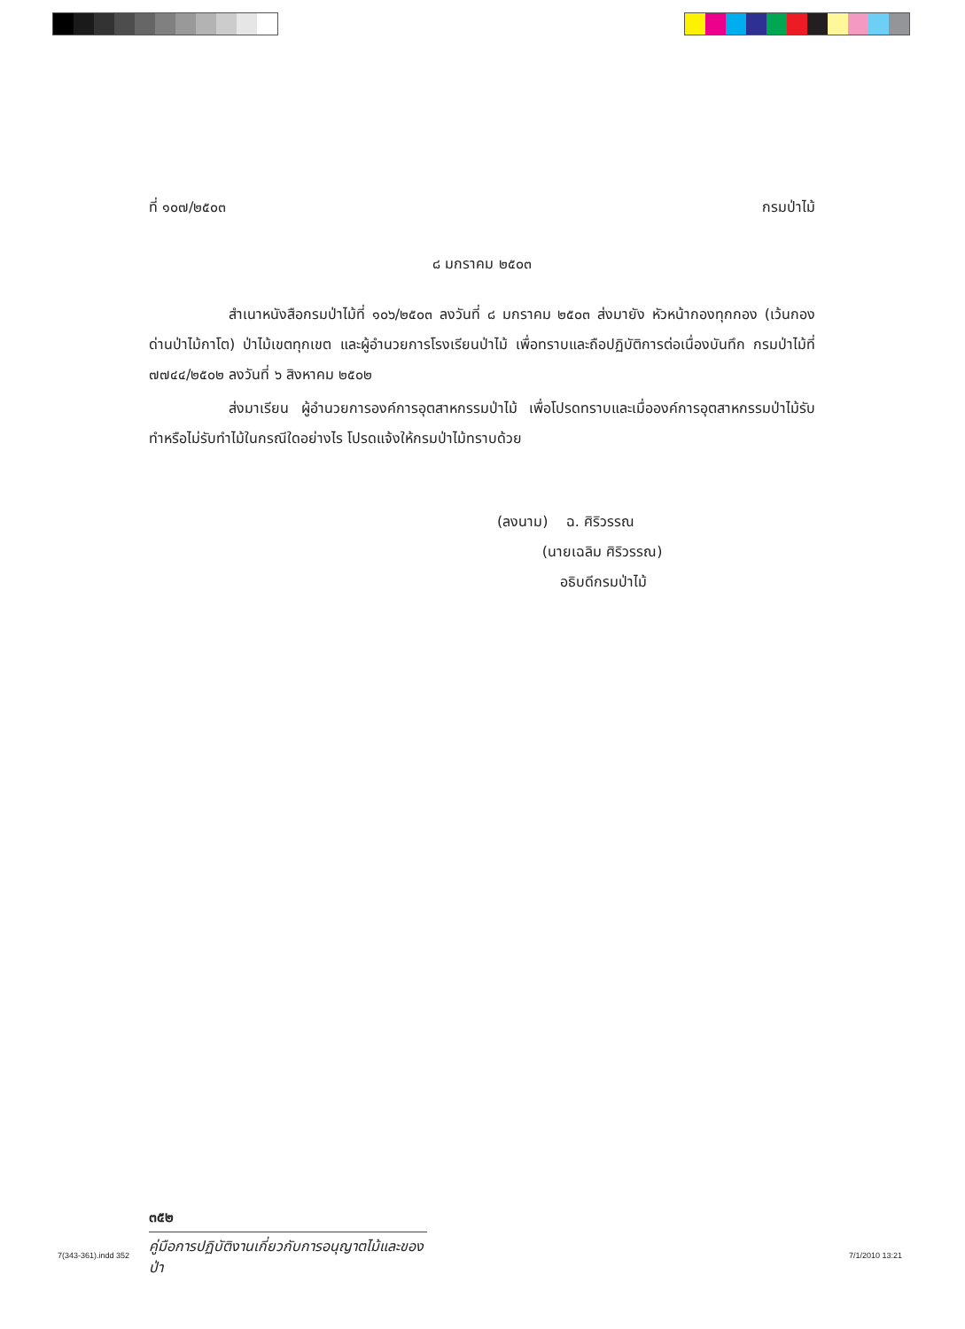ที่ ๑๐๗/๒๕๐๓ กรมป่าไม้
๘ มกราคม ๒๕๐๓
สำเนาหนังสือกรมป่าไม้ที่ ๑๐๖/๒๕๐๓ ลงวันที่ ๘ มกราคม ๒๕๐๓ ส่งมายัง หัวหน้ากองทุกกอง (เว้นกองด่านป่าไม้กาโต) ป่าไม้เขตทุกเขต และผู้อำนวยการโรงเรียนป่าไม้ เพื่อทราบและถือปฏิบัติการต่อเนื่องบันทึก กรมป่าไม้ที่ ๗๗๔๔/๒๕๐๒ ลงวันที่ ๖ สิงหาคม ๒๕๐๒
ส่งมาเรียน ผู้อำนวยการองค์การอุตสาหกรรมป่าไม้ เพื่อโปรดทราบและเมื่อองค์การอุตสาหกรรมป่าไม้รับทำหรือไม่รับทำไม้ในกรณีใดอย่างไร โปรดแจ้งให้กรมป่าไม้ทราบด้วย
(ลงนาม) ฉ. ศิริวรรณ
(นายเฉลิม ศิริวรรณ)
อธิบดีกรมป่าไม้
๓๕๒
คู่มือการปฏิบัติงานเกี่ยวกับการอนุญาตไม้และของป่า
7(343-361).indd 352 7/1/2010 13:21